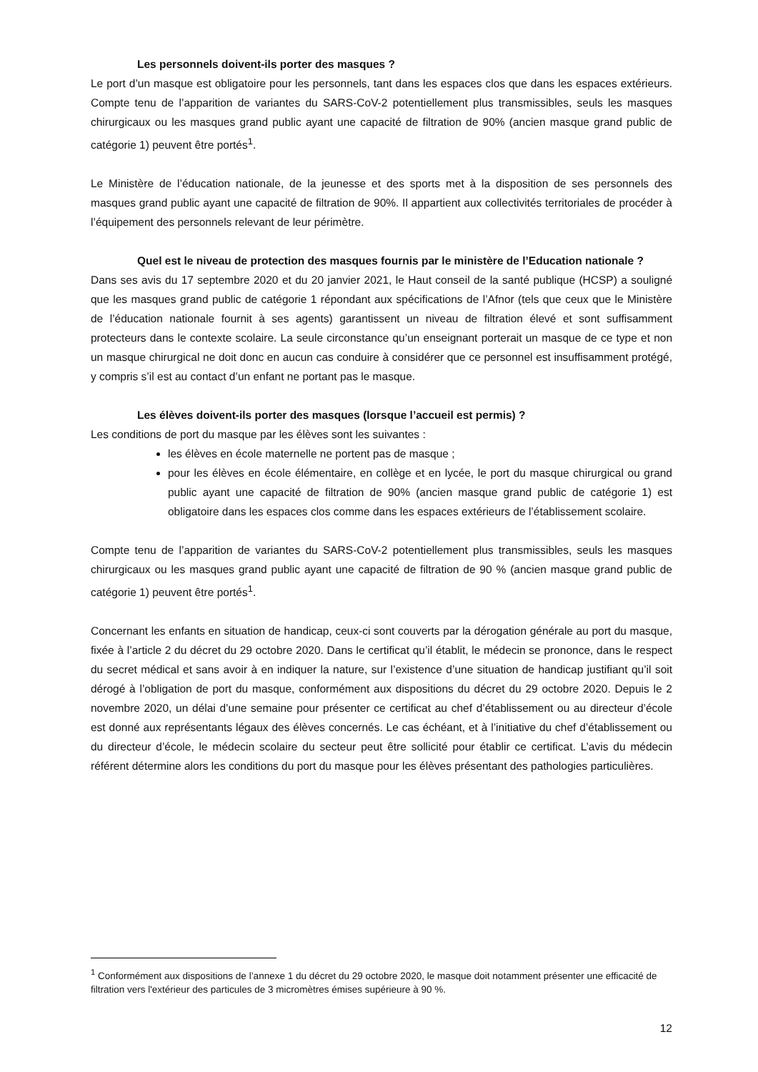Les personnels doivent-ils porter des masques ?
Le port d’un masque est obligatoire pour les personnels, tant dans les espaces clos que dans les espaces extérieurs. Compte tenu de l’apparition de variantes du SARS-CoV-2 potentiellement plus transmissibles, seuls les masques chirurgicaux ou les masques grand public ayant une capacité de filtration de 90% (ancien masque grand public de catégorie 1) peuvent être portés<sup>1</sup>.
Le Ministère de l’éducation nationale, de la jeunesse et des sports met à la disposition de ses personnels des masques grand public ayant une capacité de filtration de 90%. Il appartient aux collectivités territoriales de procéder à l’équipement des personnels relevant de leur périmètre.
Quel est le niveau de protection des masques fournis par le ministère de l’Education nationale ?
Dans ses avis du 17 septembre 2020 et du 20 janvier 2021, le Haut conseil de la santé publique (HCSP) a souligné que les masques grand public de catégorie 1 répondant aux spécifications de l’Afnor (tels que ceux que le Ministère de l’éducation nationale fournit à ses agents) garantissent un niveau de filtration élevé et sont suffisamment protecteurs dans le contexte scolaire. La seule circonstance qu’un enseignant porterait un masque de ce type et non un masque chirurgical ne doit donc en aucun cas conduire à considérer que ce personnel est insuffisamment protégé, y compris s’il est au contact d’un enfant ne portant pas le masque.
Les élèves doivent-ils porter des masques (lorsque l’accueil est permis) ?
Les conditions de port du masque par les élèves sont les suivantes :
les élèves en école maternelle ne portent pas de masque ;
pour les élèves en école élémentaire, en collège et en lycée, le port du masque chirurgical ou grand public ayant une capacité de filtration de 90% (ancien masque grand public de catégorie 1) est obligatoire dans les espaces clos comme dans les espaces extérieurs de l’établissement scolaire.
Compte tenu de l’apparition de variantes du SARS-CoV-2 potentiellement plus transmissibles, seuls les masques chirurgicaux ou les masques grand public ayant une capacité de filtration de 90 % (ancien masque grand public de catégorie 1) peuvent être portés<sup>1</sup>.
Concernant les enfants en situation de handicap, ceux-ci sont couverts par la dérogation générale au port du masque, fixée à l’article 2 du décret du 29 octobre 2020. Dans le certificat qu’il établit, le médecin se prononce, dans le respect du secret médical et sans avoir à en indiquer la nature, sur l’existence d’une situation de handicap justifiant qu’il soit dérogé à l’obligation de port du masque, conformément aux dispositions du décret du 29 octobre 2020. Depuis le 2 novembre 2020, un délai d’une semaine pour présenter ce certificat au chef d’établissement ou au directeur d’école est donné aux représentants légaux des élèves concernés. Le cas échéant, et à l’initiative du chef d’établissement ou du directeur d’école, le médecin scolaire du secteur peut être sollicité pour établir ce certificat. L’avis du médecin référent détermine alors les conditions du port du masque pour les élèves présentant des pathologies particulières.
<sup>1</sup> Conformément aux dispositions de l’annexe 1 du décret du 29 octobre 2020, le masque doit notamment présenter une efficacité de filtration vers l'extérieur des particules de 3 micromètres émises supérieure à 90 %.
12